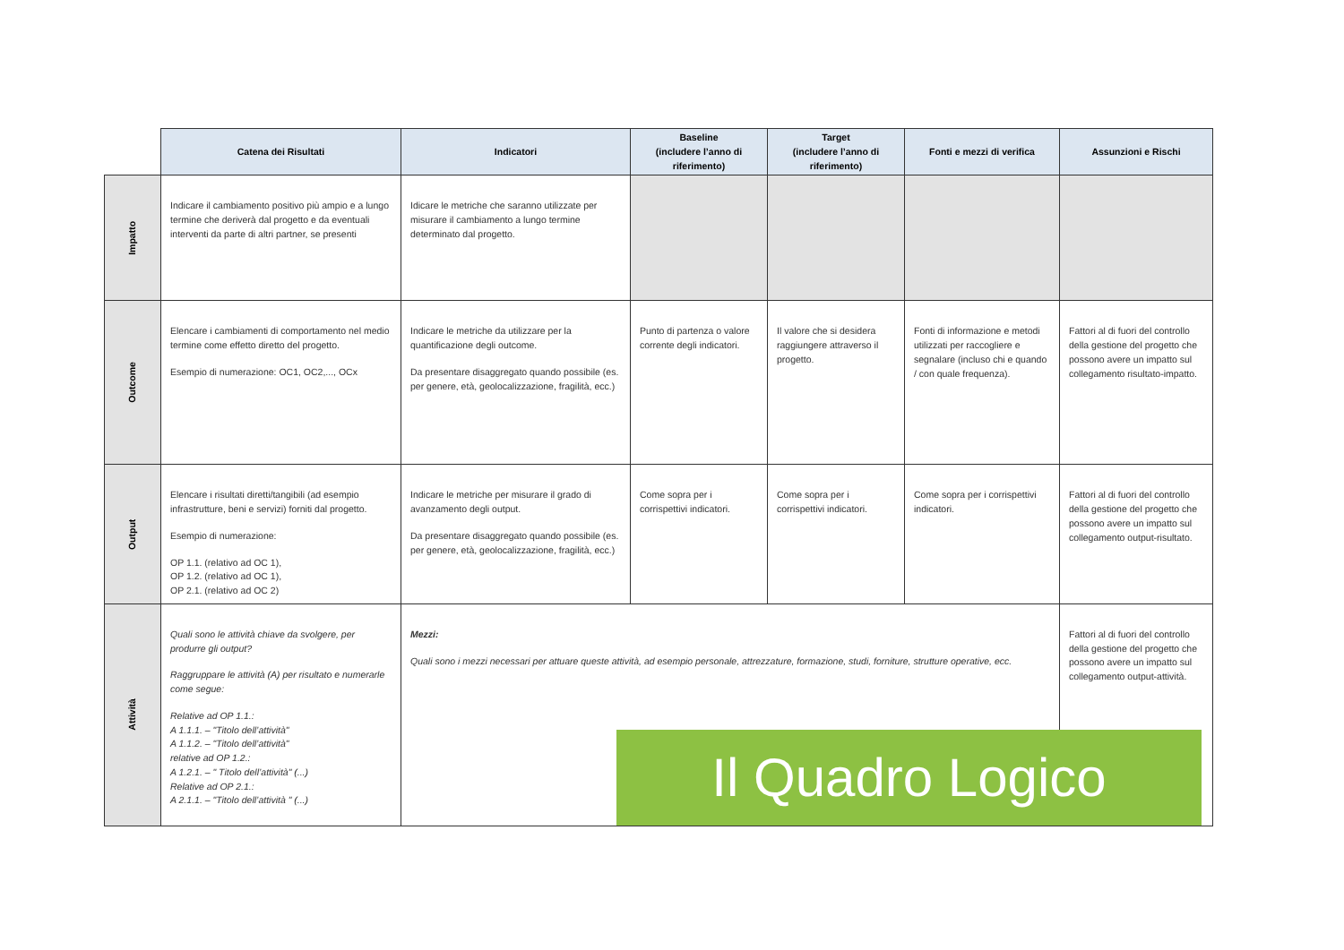| | Catena dei Risultati | Indicatori | Baseline (includere l’anno di riferimento) | Target (includere l’anno di riferimento) | Fonti e mezzi di verifica | Assunzioni e Rischi |
| --- | --- | --- | --- | --- | --- | --- |
| Impatto | Indicare il cambiamento positivo più ampio e a lungo termine che deriverà dal progetto e da eventuali interventi da parte di altri partner, se presenti | Idicare le metriche che saranno utilizzate per misurare il cambiamento a lungo termine determinato dal progetto. | | | | |
| Outcome | Elencare i cambiamenti di comportamento nel medio termine come effetto diretto del progetto. Esempio di numerazione: OC1, OC2,..., OCx | Indicare le metriche da utilizzare per la quantificazione degli outcome. Da presentare disaggregato quando possibile (es. per genere, età, geolocalizzazione, fragilità, ecc.) | Punto di partenza o valore corrente degli indicatori. | Il valore che si desidera raggiungere attraverso il progetto. | Fonti di informazione e metodi utilizzati per raccogliere e segnalare (incluso chi e quando / con quale frequenza). | Fattori al di fuori del controllo della gestione del progetto che possono avere un impatto sul collegamento risultato-impatto. |
| Output | Elencare i risultati diretti/tangibili (ad esempio infrastrutture, beni e servizi) forniti dal progetto. Esempio di numerazione: OP 1.1. (relativo ad OC 1), OP 1.2. (relativo ad OC 1), OP 2.1. (relativo ad OC 2) | Indicare le metriche per misurare il grado di avanzamento degli output. Da presentare disaggregato quando possibile (es. per genere, età, geolocalizzazione, fragilità, ecc.) | Come sopra per i corrispettivi indicatori. | Come sopra per i corrispettivi indicatori. | Come sopra per i corrispettivi indicatori. | Fattori al di fuori del controllo della gestione del progetto che possono avere un impatto sul collegamento output-risultato. |
| Attività | Quali sono le attività chiave da svolgere, per produrre gli output? Raggruppare le attività (A) per risultato e numerarle come segue: Relative ad OP 1.1.: A 1.1.1. – "Titolo dell’attività" A 1.1.2. – "Titolo dell’attività" relative ad OP 1.2.: A 1.2.1. – " Titolo dell’attività" (...) Relative ad OP 2.1.: A 2.1.1. – "Titolo dell’attività " (...) | Mezzi: Quali sono i mezzi necessari per attuare queste attività, ad esempio personale, attrezzature, formazione, studi, forniture, strutture operative, ecc. | | | | Fattori al di fuori del controllo della gestione del progetto che possono avere un impatto sul collegamento output-attività. |
Il Quadro Logico